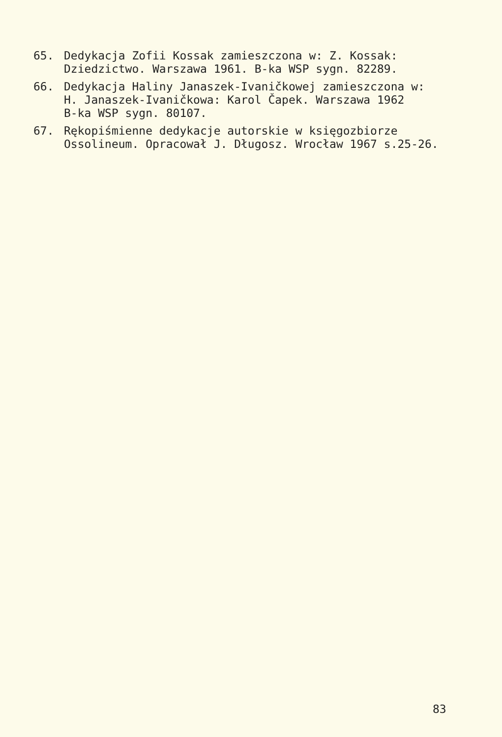65. Dedykacja Zofii Kossak zamieszczona w: Z. Kossak:
Dziedzictwo. Warszawa 1961. B-ka WSP sygn. 82289.
66. Dedykacja Haliny Janaszek-Ivaničkowej zamieszczona w:
H. Janaszek-Ivaničkowa: Karol Čapek. Warszawa 1962
B-ka WSP sygn. 80107.
67. Rękopiśmienne dedykacje autorskie w księgozbiorze
Ossolineum. Opracował J. Długosz. Wrocław 1967 s.25-26.
83